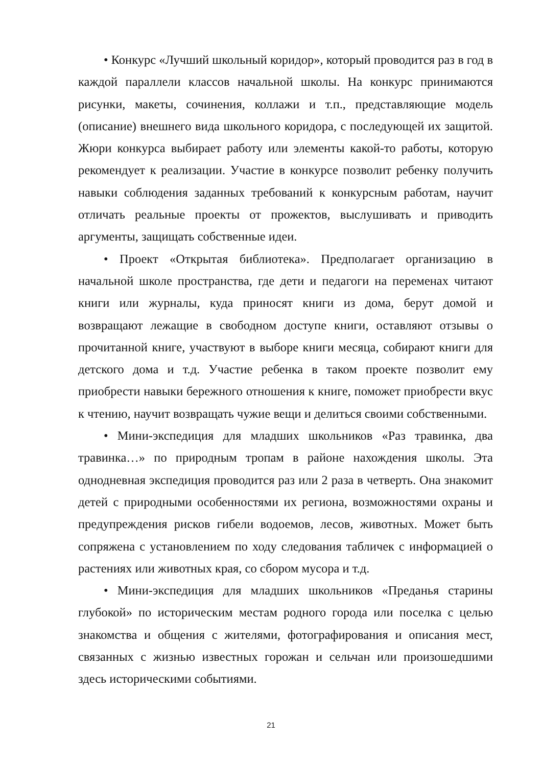• Конкурс «Лучший школьный коридор», который проводится раз в год в каждой параллели классов начальной школы. На конкурс принимаются рисунки, макеты, сочинения, коллажи и т.п., представляющие модель (описание) внешнего вида школьного коридора, с последующей их защитой. Жюри конкурса выбирает работу или элементы какой-то работы, которую рекомендует к реализации. Участие в конкурсе позволит ребенку получить навыки соблюдения заданных требований к конкурсным работам, научит отличать реальные проекты от прожектов, выслушивать и приводить аргументы, защищать собственные идеи.
• Проект «Открытая библиотека». Предполагает организацию в начальной школе пространства, где дети и педагоги на переменах читают книги или журналы, куда приносят книги из дома, берут домой и возвращают лежащие в свободном доступе книги, оставляют отзывы о прочитанной книге, участвуют в выборе книги месяца, собирают книги для детского дома и т.д. Участие ребенка в таком проекте позволит ему приобрести навыки бережного отношения к книге, поможет приобрести вкус к чтению, научит возвращать чужие вещи и делиться своими собственными.
• Мини-экспедиция для младших школьников «Раз травинка, два травинка…» по природным тропам в районе нахождения школы. Эта однодневная экспедиция проводится раз или 2 раза в четверть. Она знакомит детей с природными особенностями их региона, возможностями охраны и предупреждения рисков гибели водоемов, лесов, животных. Может быть сопряжена с установлением по ходу следования табличек с информацией о растениях или животных края, со сбором мусора и т.д.
• Мини-экспедиция для младших школьников «Преданья старины глубокой» по историческим местам родного города или поселка с целью знакомства и общения с жителями, фотографирования и описания мест, связанных с жизнью известных горожан и сельчан или произошедшими здесь историческими событиями.
21